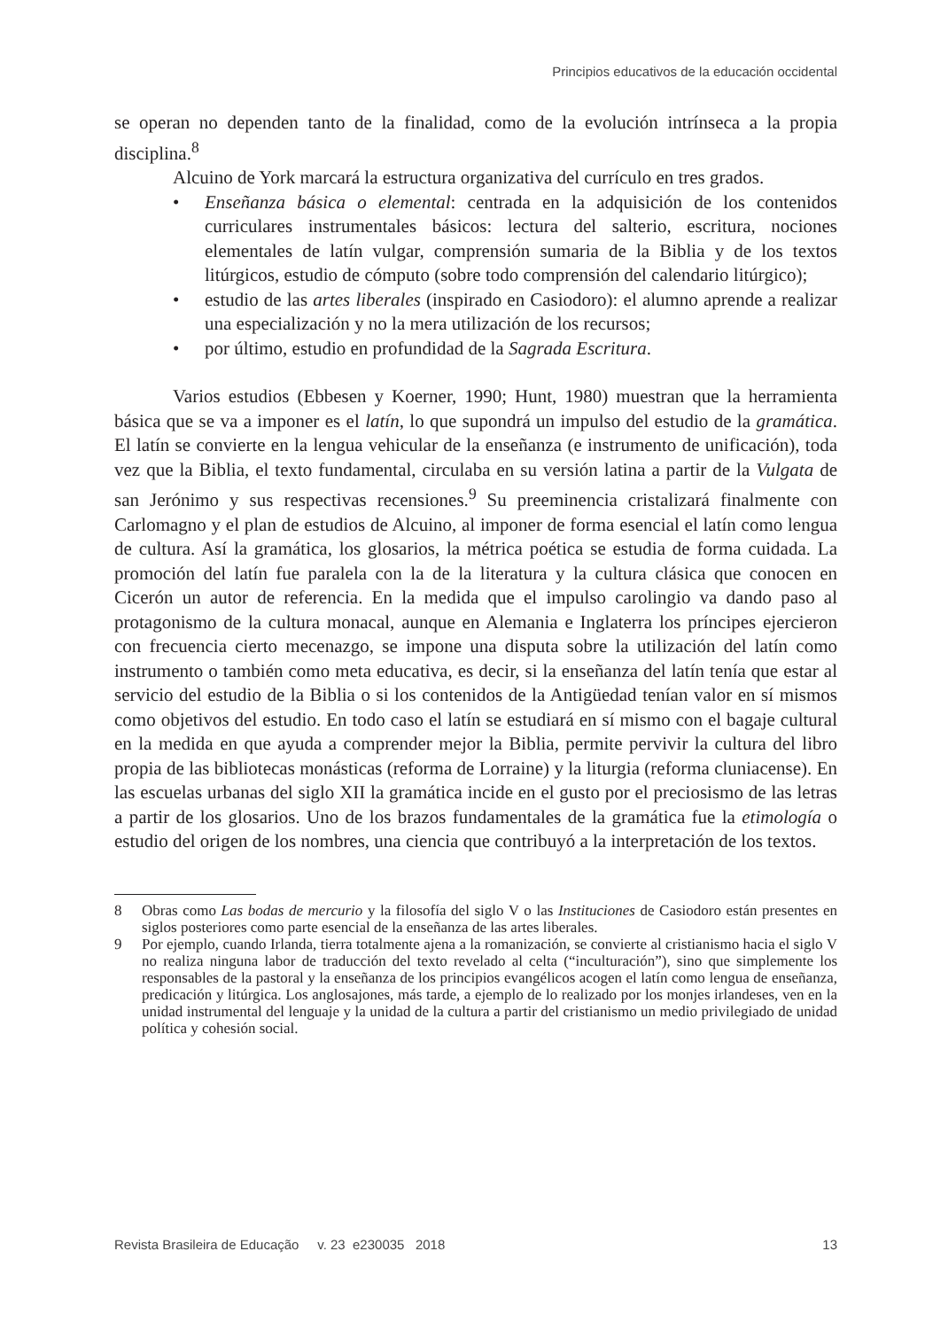Principios educativos de la educación occidental
se operan no dependen tanto de la finalidad, como de la evolución intrínseca a la propia disciplina.<sup>8</sup>
Alcuino de York marcará la estructura organizativa del currículo en tres grados.
• Enseñanza básica o elemental: centrada en la adquisición de los contenidos curriculares instrumentales básicos: lectura del salterio, escritura, nociones elementales de latín vulgar, comprensión sumaria de la Biblia y de los textos litúrgicos, estudio de cómputo (sobre todo comprensión del calendario litúrgico);
• estudio de las artes liberales (inspirado en Casiodoro): el alumno aprende a realizar una especialización y no la mera utilización de los recursos;
• por último, estudio en profundidad de la Sagrada Escritura.
Varios estudios (Ebbesen y Koerner, 1990; Hunt, 1980) muestran que la herramienta básica que se va a imponer es el latín, lo que supondrá un impulso del estudio de la gramática. El latín se convierte en la lengua vehicular de la enseñanza (e instrumento de unificación), toda vez que la Biblia, el texto fundamental, circulaba en su versión latina a partir de la Vulgata de san Jerónimo y sus respectivas recensiones.<sup>9</sup> Su preeminencia cristalizará finalmente con Carlomagno y el plan de estudios de Alcuino, al imponer de forma esencial el latín como lengua de cultura. Así la gramática, los glosarios, la métrica poética se estudia de forma cuidada. La promoción del latín fue paralela con la de la literatura y la cultura clásica que conocen en Cicerón un autor de referencia. En la medida que el impulso carolingio va dando paso al protagonismo de la cultura monacal, aunque en Alemania e Inglaterra los príncipes ejercieron con frecuencia cierto mecenazgo, se impone una disputa sobre la utilización del latín como instrumento o también como meta educativa, es decir, si la enseñanza del latín tenía que estar al servicio del estudio de la Biblia o si los contenidos de la Antigüedad tenían valor en sí mismos como objetivos del estudio. En todo caso el latín se estudiará en sí mismo con el bagaje cultural en la medida en que ayuda a comprender mejor la Biblia, permite pervivir la cultura del libro propia de las bibliotecas monásticas (reforma de Lorraine) y la liturgia (reforma cluniacense). En las escuelas urbanas del siglo XII la gramática incide en el gusto por el preciosismo de las letras a partir de los glosarios. Uno de los brazos fundamentales de la gramática fue la etimología o estudio del origen de los nombres, una ciencia que contribuyó a la interpretación de los textos.
8 Obras como Las bodas de mercurio y la filosofía del siglo V o las Instituciones de Casiodoro están presentes en siglos posteriores como parte esencial de la enseñanza de las artes liberales.
9 Por ejemplo, cuando Irlanda, tierra totalmente ajena a la romanización, se convierte al cristianismo hacia el siglo V no realiza ninguna labor de traducción del texto revelado al celta (“inculturación”), sino que simplemente los responsables de la pastoral y la enseñanza de los principios evangélicos acogen el latín como lengua de enseñanza, predicación y litúrgica. Los anglosajones, más tarde, a ejemplo de lo realizado por los monjes irlandeses, ven en la unidad instrumental del lenguaje y la unidad de la cultura a partir del cristianismo un medio privilegiado de unidad política y cohesión social.
Revista Brasileira de Educação v. 23 e230035 2018 13